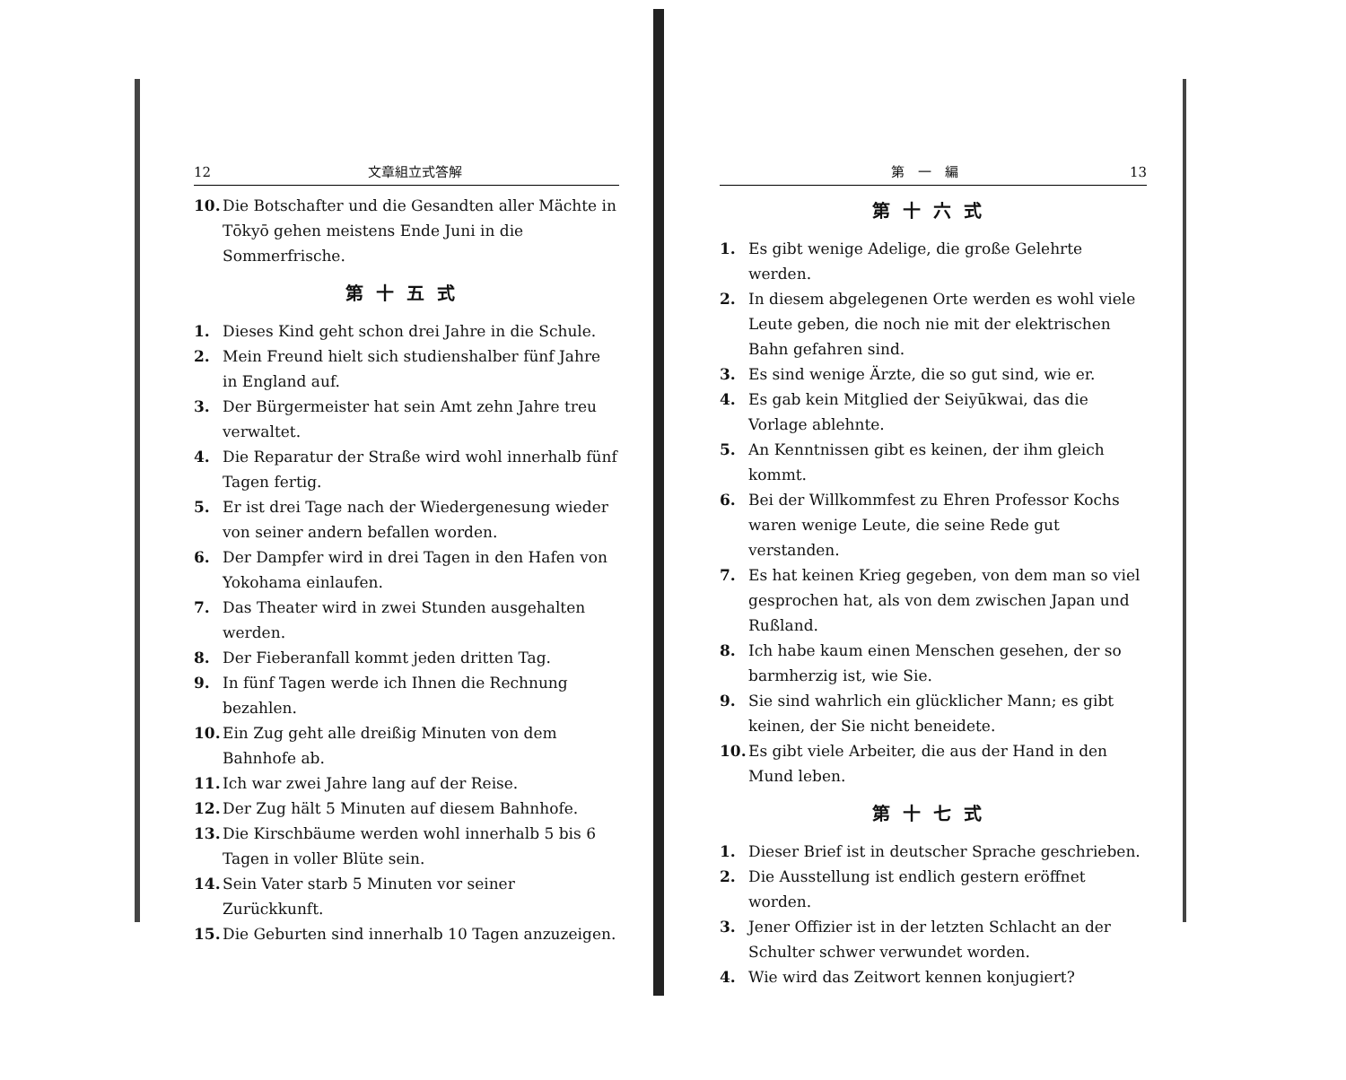12 文章組立式答解
10. Die Botschafter und die Gesandten aller Mächte in Tōkyō gehen meistens Ende Juni in die Sommerfrische.
第十五式
1. Dieses Kind geht schon drei Jahre in die Schule.
2. Mein Freund hielt sich studienshalber fünf Jahre in England auf.
3. Der Bürgermeister hat sein Amt zehn Jahre treu verwaltet.
4. Die Reparatur der Straße wird wohl innerhalb fünf Tagen fertig.
5. Er ist drei Tage nach der Wiedergenesung wieder von seiner andern befallen worden.
6. Der Dampfer wird in drei Tagen in den Hafen von Yokohama einlaufen.
7. Das Theater wird in zwei Stunden ausgehalten werden.
8. Der Fieberanfall kommt jeden dritten Tag.
9. In fünf Tagen werde ich Ihnen die Rechnung bezahlen.
10. Ein Zug geht alle dreißig Minuten von dem Bahnhofe ab.
11. Ich war zwei Jahre lang auf der Reise.
12. Der Zug hält 5 Minuten auf diesem Bahnhofe.
13. Die Kirschbäume werden wohl innerhalb 5 bis 6 Tagen in voller Blüte sein.
14. Sein Vater starb 5 Minuten vor seiner Zurückkunft.
15. Die Geburten sind innerhalb 10 Tagen anzuzeigen.
第　一　編 13
第十六式
1. Es gibt wenige Adelige, die große Gelehrte werden.
2. In diesem abgelegenen Orte werden es wohl viele Leute geben, die noch nie mit der elektrischen Bahn gefahren sind.
3. Es sind wenige Ärzte, die so gut sind, wie er.
4. Es gab kein Mitglied der Seiyūkwai, das die Vorlage ablehnte.
5. An Kenntnissen gibt es keinen, der ihm gleich kommt.
6. Bei der Willkommfest zu Ehren Professor Kochs waren wenige Leute, die seine Rede gut verstanden.
7. Es hat keinen Krieg gegeben, von dem man so viel gesprochen hat, als von dem zwischen Japan und Rußland.
8. Ich habe kaum einen Menschen gesehen, der so barmherzig ist, wie Sie.
9. Sie sind wahrlich ein glücklicher Mann; es gibt keinen, der Sie nicht beneidete.
10. Es gibt viele Arbeiter, die aus der Hand in den Mund leben.
第十七式
1. Dieser Brief ist in deutscher Sprache geschrieben.
2. Die Ausstellung ist endlich gestern eröffnet worden.
3. Jener Offizier ist in der letzten Schlacht an der Schulter schwer verwundet worden.
4. Wie wird das Zeitwort kennen konjugiert?